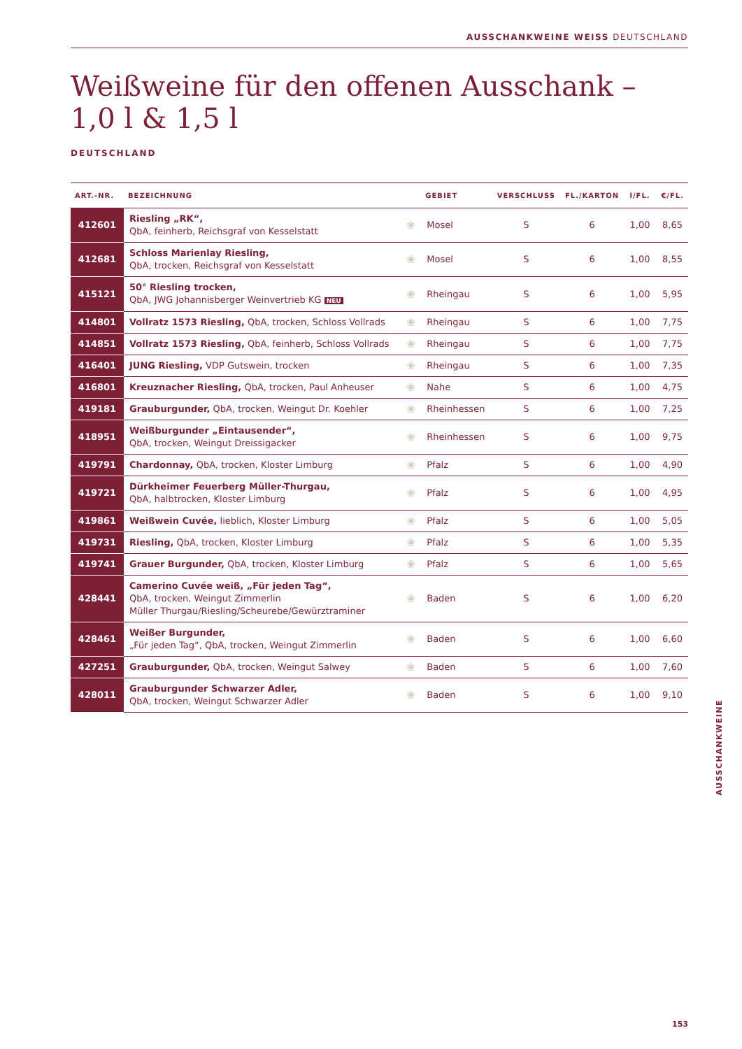AUSSCHANKWEINE WEISS DEUTSCHLAND
Weißweine für den offenen Ausschank –
1,0 l & 1,5 l
DEUTSCHLAND
| ART.-NR. | BEZEICHNUNG | | GEBIET | VERSCHLUSS | FL./KARTON | l/FL. | €/FL. |
| --- | --- | --- | --- | --- | --- | --- | --- |
| 412601 | Riesling „RK“, QbA, feinherb, Reichsgraf von Kesselstatt | ❀ | Mosel | S | 6 | 1,00 | 8,65 |
| 412681 | Schloss Marienlay Riesling, QbA, trocken, Reichsgraf von Kesselstatt | ❀ | Mosel | S | 6 | 1,00 | 8,55 |
| 415121 | 50° Riesling trocken, QbA, JWG Johannisberger Weinvertrieb KG NEU | ❀ | Rheingau | S | 6 | 1,00 | 5,95 |
| 414801 | Vollratz 1573 Riesling, QbA, trocken, Schloss Vollrads | ❀ | Rheingau | S | 6 | 1,00 | 7,75 |
| 414851 | Vollratz 1573 Riesling, QbA, feinherb, Schloss Vollrads | ❀ | Rheingau | S | 6 | 1,00 | 7,75 |
| 416401 | JUNG Riesling, VDP Gutswein, trocken | ❀ | Rheingau | S | 6 | 1,00 | 7,35 |
| 416801 | Kreuznacher Riesling, QbA, trocken, Paul Anheuser | ❀ | Nahe | S | 6 | 1,00 | 4,75 |
| 419181 | Grauburgunder, QbA, trocken, Weingut Dr. Koehler | ❀ | Rheinhessen | S | 6 | 1,00 | 7,25 |
| 418951 | Weißburgunder „Eintausender“, QbA, trocken, Weingut Dreissigacker | ❀ | Rheinhessen | S | 6 | 1,00 | 9,75 |
| 419791 | Chardonnay, QbA, trocken, Kloster Limburg | ❀ | Pfalz | S | 6 | 1,00 | 4,90 |
| 419721 | Dürkheimer Feuerberg Müller-Thurgau, QbA, halbtrocken, Kloster Limburg | ❀ | Pfalz | S | 6 | 1,00 | 4,95 |
| 419861 | Weißwein Cuvée, lieblich, Kloster Limburg | ❀ | Pfalz | S | 6 | 1,00 | 5,05 |
| 419731 | Riesling, QbA, trocken, Kloster Limburg | ❀ | Pfalz | S | 6 | 1,00 | 5,35 |
| 419741 | Grauer Burgunder, QbA, trocken, Kloster Limburg | ❀ | Pfalz | S | 6 | 1,00 | 5,65 |
| 428441 | Camerino Cuvée weiß, „Für jeden Tag“, QbA, trocken, Weingut Zimmerlin Müller Thurgau/Riesling/Scheurebe/Gewürztraminer | ❀ | Baden | S | 6 | 1,00 | 6,20 |
| 428461 | Weißer Burgunder, „Für jeden Tag“, QbA, trocken, Weingut Zimmerlin | ❀ | Baden | S | 6 | 1,00 | 6,60 |
| 427251 | Grauburgunder, QbA, trocken, Weingut Salwey | ❀ | Baden | S | 6 | 1,00 | 7,60 |
| 428011 | Grauburgunder Schwarzer Adler, QbA, trocken, Weingut Schwarzer Adler | ❀ | Baden | S | 6 | 1,00 | 9,10 |
AUSSCHANKWEINE
153